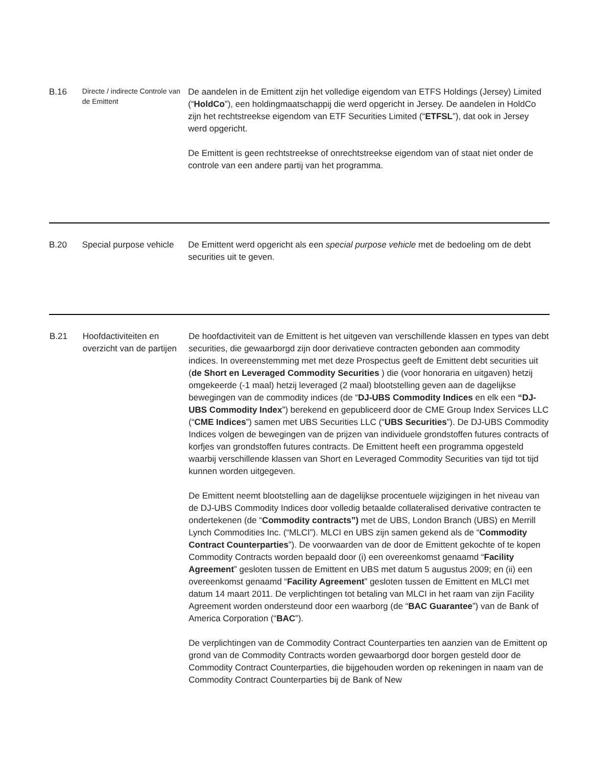| B.16 | Directe / indirecte Controle van de Emittent | De aandelen in de Emittent zijn het volledige eigendom van ETFS Holdings (Jersey) Limited (“ HoldCo ”), een holdingmaatschappij die werd opgericht in Jersey. De aandelen in HoldCo zijn het rechtstreekse eigendom van ETF Securities Limited (“ ETFSL ”), dat ook in Jersey werd opgericht. De Emittent is geen rechtstreekse of onrechtstreekse eigendom van of staat niet onder de controle van een andere partij van het programma. |
| B.20 | Special purpose vehicle | De Emittent werd opgericht als een special purpose vehicle met de bedoeling om de debt securities uit te geven. |
| B.21 | Hoofdactiviteiten en overzicht van de partijen | De hoofdactiviteit van de Emittent is het uitgeven van verschillende klassen en types van debt securities, die gewaarborgd zijn door derivatieve contracten gebonden aan commodity indices. In overeenstemming met met deze Prospectus geeft de Emittent debt securities uit ( de Short en Leveraged Commodity Securities ) die (voor honoraria en uitgaven) hetzij omgekeerde (-1 maal) hetzij leveraged (2 maal) blootstelling geven aan de dagelijkse bewegingen van de commodity indices (de “ DJ-UBS Commodity Indices en elk een “DJ-UBS Commodity Index ”) berekend en gepubliceerd door de CME Group Index Services LLC (“ CME Indices ”) samen met UBS Securities LLC (“ UBS Securities ”). De DJ-UBS Commodity Indices volgen de bewegingen van de prijzen van individuele grondstoffen futures contracts of korfjes van grondstoffen futures contracts. De Emittent heeft een programma opgesteld waarbij verschillende klassen van Short en Leveraged Commodity Securities van tijd tot tijd kunnen worden uitgegeven. De Emittent neemt blootstelling aan de dagelijkse procentuele wijzigingen in het niveau van de DJ-UBS Commodity Indices door volledig betaalde collateralised derivative contracten te ondertekenen (de “ Commodity contracts”) met de UBS, London Branch (UBS) en Merrill Lynch Commodities Inc. (“MLCI”). MLCI en UBS zijn samen gekend als de “ Commodity Contract Counterparties ”). De voorwaarden van de door de Emittent gekochte of te kopen Commodity Contracts worden bepaald door (i) een overeenkomst genaamd “ Facility Agreement ” gesloten tussen de Emittent en UBS met datum 5 augustus 2009; en (ii) een overeenkomst genaamd “ Facility Agreement ” gesloten tussen de Emittent en MLCI met datum 14 maart 2011. De verplichtingen tot betaling van MLCI in het raam van zijn Facility Agreement worden ondersteund door een waarborg (de “ BAC Guarantee ”) van de Bank of America Corporation (“ BAC ”). De verplichtingen van de Commodity Contract Counterparties ten aanzien van de Emittent op grond van de Commodity Contracts worden gewaarborgd door borgen gesteld door de Commodity Contract Counterparties, die bijgehouden worden op rekeningen in naam van de Commodity Contract Counterparties bij de Bank of New |